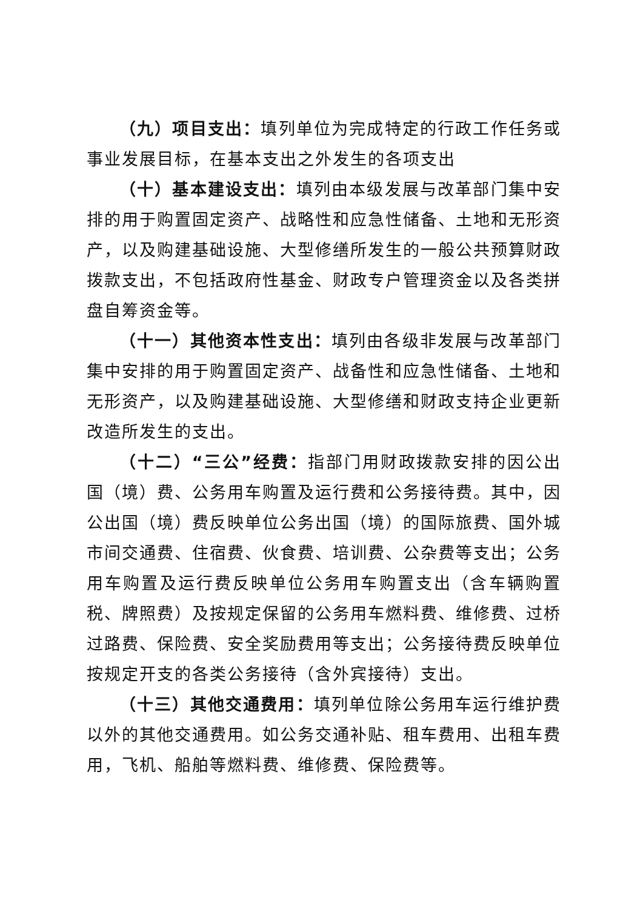（九）项目支出：填列单位为完成特定的行政工作任务或事业发展目标，在基本支出之外发生的各项支出
（十）基本建设支出：填列由本级发展与改革部门集中安排的用于购置固定资产、战略性和应急性储备、土地和无形资产，以及购建基础设施、大型修缮所发生的一般公共预算财政拨款支出，不包括政府性基金、财政专户管理资金以及各类拼盘自筹资金等。
（十一）其他资本性支出：填列由各级非发展与改革部门集中安排的用于购置固定资产、战备性和应急性储备、土地和无形资产，以及购建基础设施、大型修缮和财政支持企业更新改造所发生的支出。
（十二）“三公”经费：指部门用财政拨款安排的因公出国（境）费、公务用车购置及运行费和公务接待费。其中，因公出国（境）费反映单位公务出国（境）的国际旅费、国外城市间交通费、住宿费、伙食费、培训费、公杂费等支出；公务用车购置及运行费反映单位公务用车购置支出（含车辆购置税、牌照费）及按规定保留的公务用车燃料费、维修费、过桥过路费、保险费、安全奖励费用等支出；公务接待费反映单位按规定开支的各类公务接待（含外宾接待）支出。
（十三）其他交通费用：填列单位除公务用车运行维护费以外的其他交通费用。如公务交通补贴、租车费用、出租车费用，飞机、船舶等燃料费、维修费、保险费等。